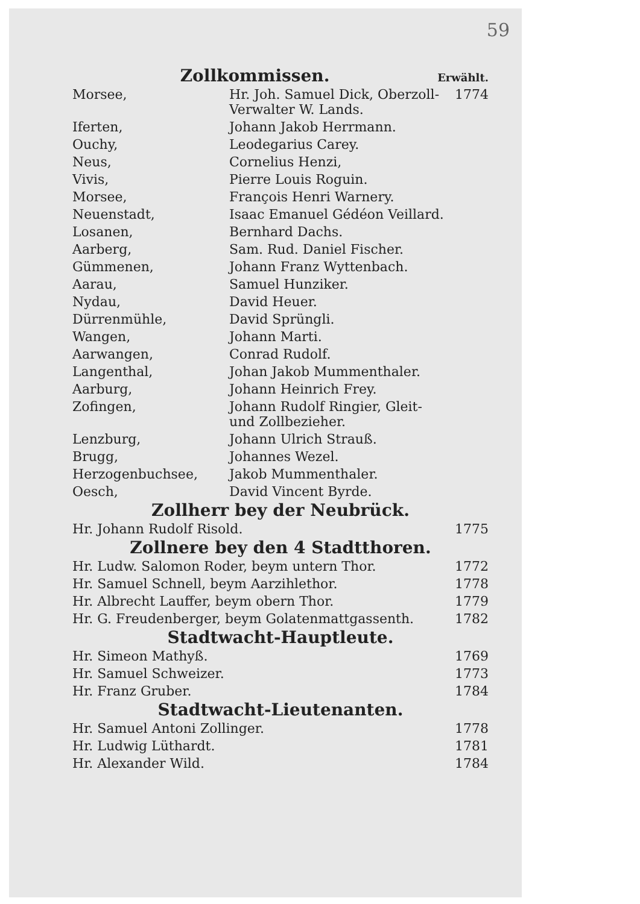59
Zollkommissen.
Erwählt.
| Morsee, | Hr. Joh. Samuel Dick, Oberzoll-Verwalter W. Lands. | 1774 |
| Iferten, | Johann Jakob Herrmann. | |
| Ouchy, | Leodegarius Carey. | |
| Neus, | Cornelius Henzi, | |
| Vivis, | Pierre Louis Roguin. | |
| Morsee, | François Henri Warnery. | |
| Neuenstadt, | Isaac Emanuel Gédéon Veillard. | |
| Losanen, | Bernhard Dachs. | |
| Aarberg, | Sam. Rud. Daniel Fischer. | |
| Gümmenen, | Johann Franz Wyttenbach. | |
| Aarau, | Samuel Hunziker. | |
| Nydau, | David Heuer. | |
| Dürrenmühle, | David Sprüngli. | |
| Wangen, | Johann Marti. | |
| Aarwangen, | Conrad Rudolf. | |
| Langenthal, | Johan Jakob Mummenthaler. | |
| Aarburg, | Johann Heinrich Frey. | |
| Zofingen, | Johann Rudolf Ringier, Gleit- und Zollbezieher. | |
| Lenzburg, | Johann Ulrich Strauß. | |
| Brugg, | Johannes Wezel. | |
| Herzogenbuchsee, | Jakob Mummenthaler. | |
| Oesch, | David Vincent Byrde. | |
Zollherr bey der Neubrück.
| Hr. Johann Rudolf Risold. | 1775 |
Zollnere bey den 4 Stadtthoren.
| Hr. Ludw. Salomon Roder, beym untern Thor. | 1772 |
| Hr. Samuel Schnell, beym Aarzihlethor. | 1778 |
| Hr. Albrecht Lauffer, beym obern Thor. | 1779 |
| Hr. G. Freudenberger, beym Golatenmattgassenth. | 1782 |
Stadtwacht-Hauptleute.
| Hr. Simeon Mathyß. | 1769 |
| Hr. Samuel Schweizer. | 1773 |
| Hr. Franz Gruber. | 1784 |
Stadtwacht-Lieutenanten.
| Hr. Samuel Antoni Zollinger. | 1778 |
| Hr. Ludwig Lüthardt. | 1781 |
| Hr. Alexander Wild. | 1784 |